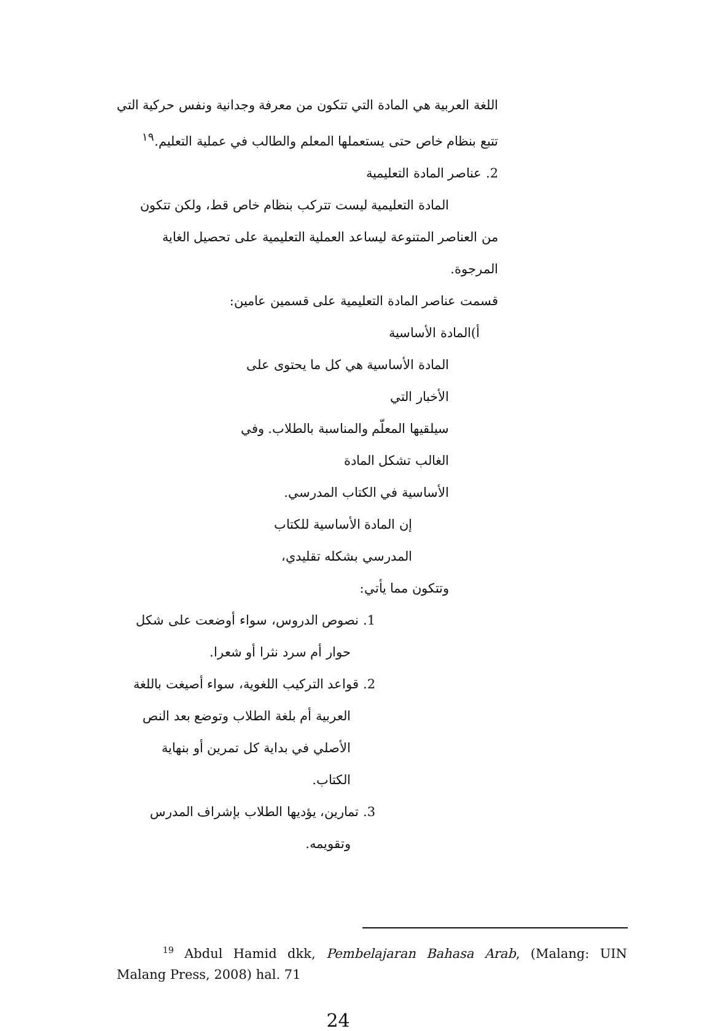اللغة العربية هي المادة التي تتكون من معرفة وجدانية ونفس حركية التي
تتبع بنظام خاص حتى يستعملها المعلم والطالب في عملية التعليم.<sup>١٩</sup>
2. عناصر المادة التعليمية
المادة التعليمية ليست تتركب بنظام خاص قط، ولكن تتكون
من العناصر المتنوعة ليساعد العملية التعليمية على تحصيل الغاية المرجوة.
قسمت عناصر المادة التعليمية على قسمين عامين:
أ)المادة الأساسية
المادة الأساسية هي كل ما يحتوى على الأخبار التي
سيلقيها المعلّم والمناسبة بالطلاب. وفي الغالب تشكل المادة
الأساسية في الكتاب المدرسي.
إن المادة الأساسية للكتاب المدرسي بشكله تقليدي،
وتتكون مما يأتي:
1. نصوص الدروس، سواء أوضعت على شكل
حوار أم سرد نثرا أو شعرا.
2. قواعد التركيب اللغوية، سواء أصيغت باللغة
العربية أم بلغة الطلاب وتوضع بعد النص
الأصلي في بداية كل تمرين أو بنهاية الكتاب.
3. تمارين، يؤديها الطلاب بإشراف المدرس
وتقويمه.
<sup>19</sup> Abdul Hamid dkk, Pembelajaran Bahasa Arab, (Malang: UIN Malang Press, 2008) hal. 71
24